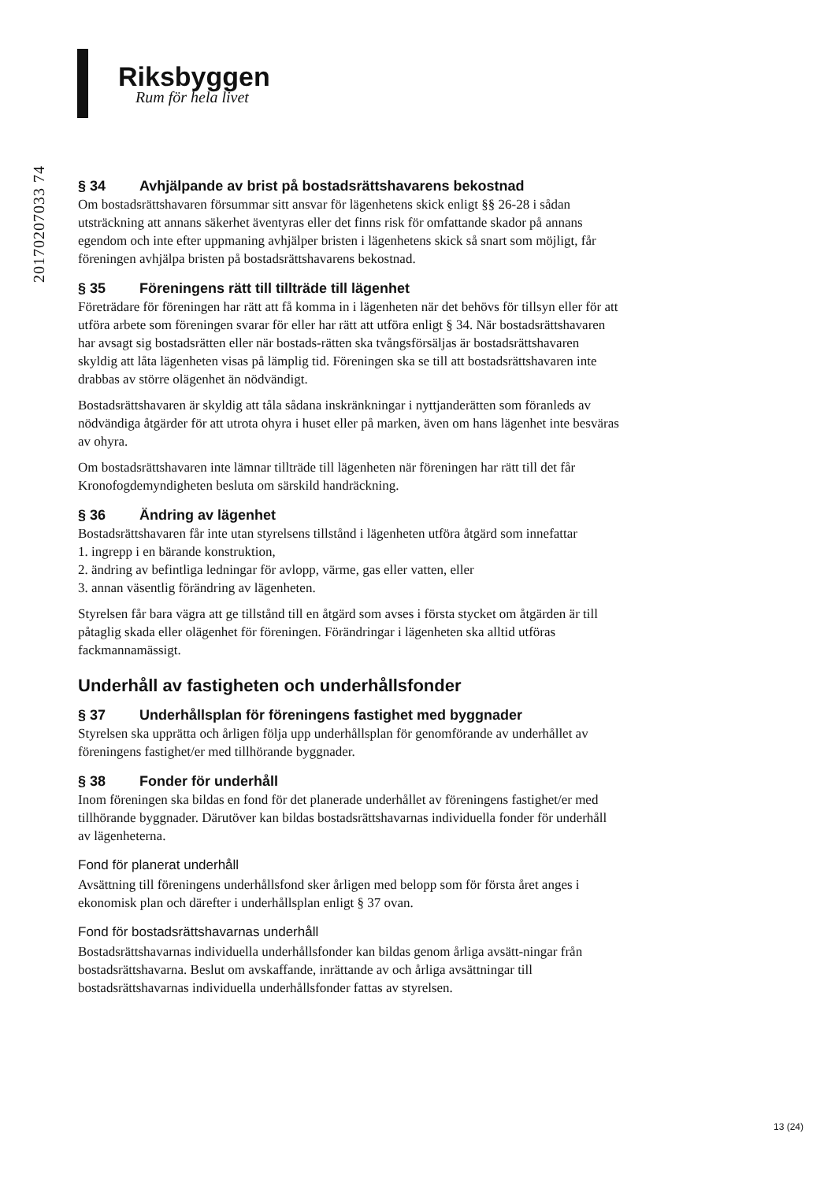Riksbyggen
Rum för hela livet
20170207033 74
§ 34 Avhjälpande av brist på bostadsrättshavarens bekostnad
Om bostadsrättshavaren försummar sitt ansvar för lägenhetens skick enligt §§ 26-28 i sådan utsträckning att annans säkerhet äventyras eller det finns risk för omfattande skador på annans egendom och inte efter uppmaning avhjälper bristen i lägenhetens skick så snart som möjligt, får föreningen avhjälpa bristen på bostadsrättshavarens bekostnad.
§ 35 Föreningens rätt till tillträde till lägenhet
Företrädare för föreningen har rätt att få komma in i lägenheten när det behövs för tillsyn eller för att utföra arbete som föreningen svarar för eller har rätt att utföra enligt § 34. När bostadsrättshavaren har avsagt sig bostadsrätten eller när bostads-rätten ska tvångsförsäljas är bostadsrättshavaren skyldig att låta lägenheten visas på lämplig tid. Föreningen ska se till att bostadsrättshavaren inte drabbas av större olägenhet än nödvändigt.
Bostadsrättshavaren är skyldig att tåla sådana inskränkningar i nyttjanderätten som föranleds av nödvändiga åtgärder för att utrota ohyra i huset eller på marken, även om hans lägenhet inte besväras av ohyra.
Om bostadsrättshavaren inte lämnar tillträde till lägenheten när föreningen har rätt till det får Kronofogdemyndigheten besluta om särskild handräckning.
§ 36 Ändring av lägenhet
Bostadsrättshavaren får inte utan styrelsens tillstånd i lägenheten utföra åtgärd som innefattar
1. ingrepp i en bärande konstruktion,
2. ändring av befintliga ledningar för avlopp, värme, gas eller vatten, eller
3. annan väsentlig förändring av lägenheten.
Styrelsen får bara vägra att ge tillstånd till en åtgärd som avses i första stycket om åtgärden är till påtaglig skada eller olägenhet för föreningen. Förändringar i lägenheten ska alltid utföras fackmannamässigt.
Underhåll av fastigheten och underhållsfonder
§ 37 Underhållsplan för föreningens fastighet med byggnader
Styrelsen ska upprätta och årligen följa upp underhållsplan för genomförande av underhållet av föreningens fastighet/er med tillhörande byggnader.
§ 38 Fonder för underhåll
Inom föreningen ska bildas en fond för det planerade underhållet av föreningens fastighet/er med tillhörande byggnader. Därutöver kan bildas bostadsrättshavarnas individuella fonder för underhåll av lägenheterna.
Fond för planerat underhåll
Avsättning till föreningens underhållsfond sker årligen med belopp som för första året anges i ekonomisk plan och därefter i underhållsplan enligt § 37 ovan.
Fond för bostadsrättshavarnas underhåll
Bostadsrättshavarnas individuella underhållsfonder kan bildas genom årliga avsätt-ningar från bostadsrättshavarna. Beslut om avskaffande, inrättande av och årliga avsättningar till bostadsrättshavarnas individuella underhållsfonder fattas av styrelsen.
13 (24)